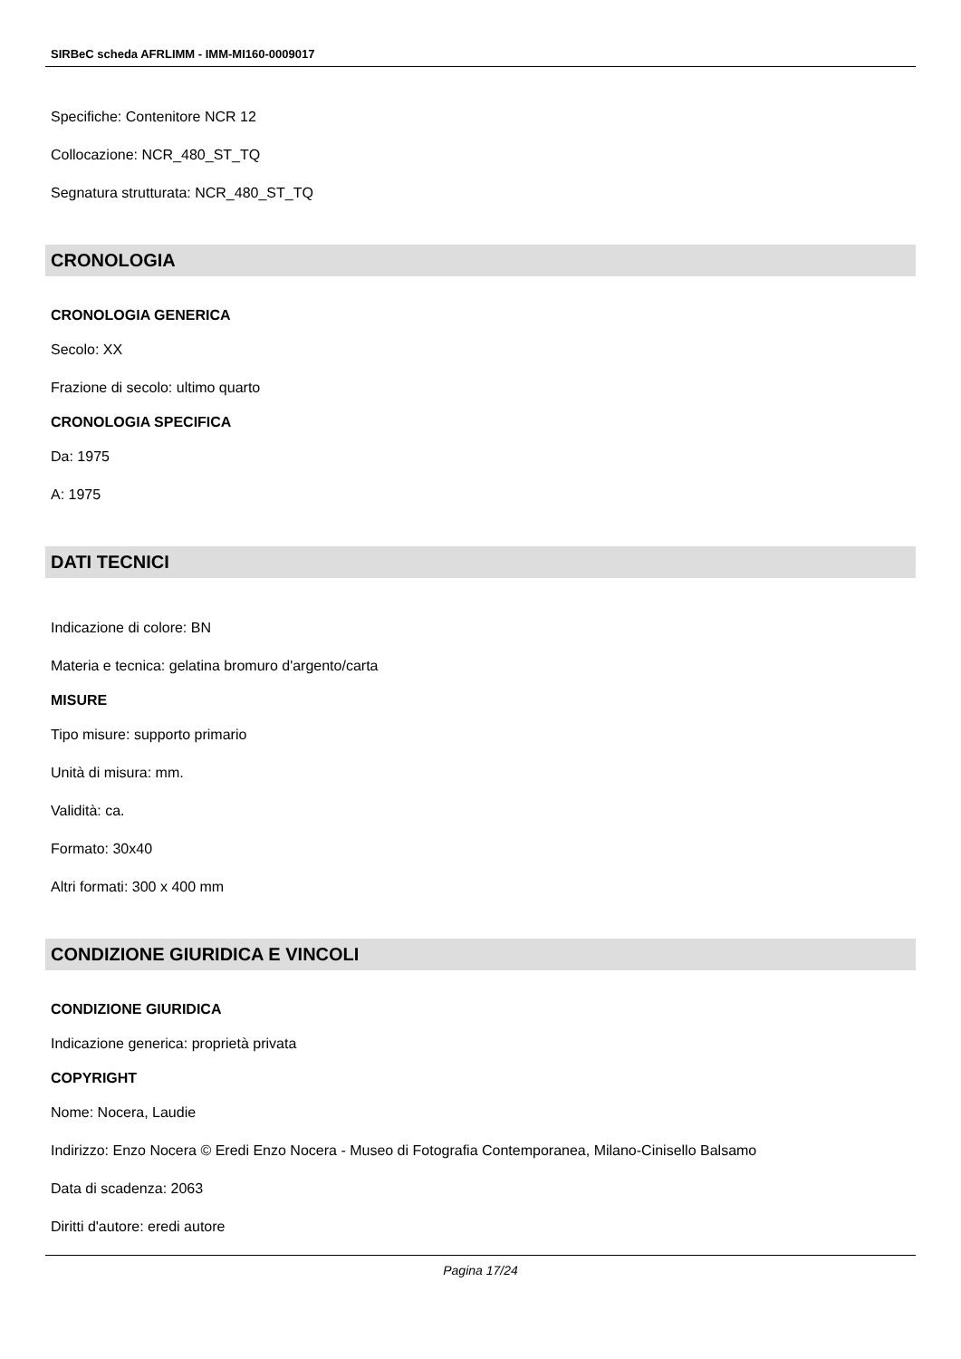SIRBeC scheda AFRLIMM - IMM-MI160-0009017
Specifiche: Contenitore NCR 12
Collocazione: NCR_480_ST_TQ
Segnatura strutturata: NCR_480_ST_TQ
CRONOLOGIA
CRONOLOGIA GENERICA
Secolo: XX
Frazione di secolo: ultimo quarto
CRONOLOGIA SPECIFICA
Da: 1975
A: 1975
DATI TECNICI
Indicazione di colore: BN
Materia e tecnica: gelatina bromuro d'argento/carta
MISURE
Tipo misure: supporto primario
Unità di misura: mm.
Validità: ca.
Formato: 30x40
Altri formati: 300 x 400 mm
CONDIZIONE GIURIDICA E VINCOLI
CONDIZIONE GIURIDICA
Indicazione generica: proprietà privata
COPYRIGHT
Nome: Nocera, Laudie
Indirizzo: Enzo Nocera © Eredi Enzo Nocera - Museo di Fotografia Contemporanea, Milano-Cinisello Balsamo
Data di scadenza: 2063
Diritti d'autore: eredi autore
Pagina 17/24